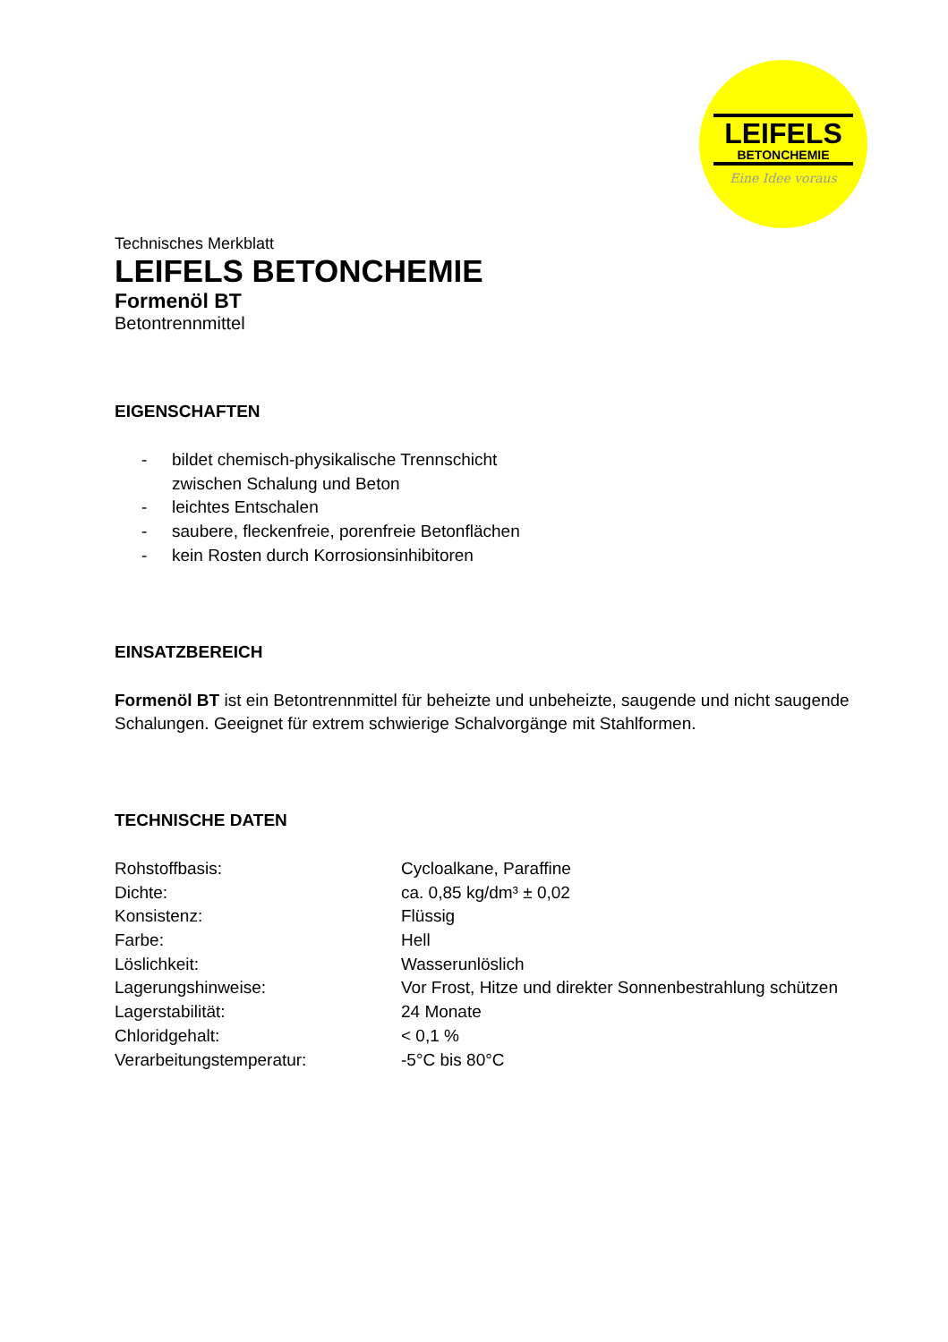LEIFELS
BETONCHEMIE
Eine Idee voraus
Technisches Merkblatt
LEIFELS BETONCHEMIE
Formenöl BT
Betontrennmittel
EIGENSCHAFTEN
| - | bildet chemisch-physikalische Trennschicht zwischen Schalung und Beton |
| - | leichtes Entschalen |
| - | saubere, fleckenfreie, porenfreie Betonflächen |
| - | kein Rosten durch Korrosionsinhibitoren |
EINSATZBEREICH
Formenöl BT ist ein Betontrennmittel für beheizte und unbeheizte, saugende und nicht saugende Schalungen. Geeignet für extrem schwierige Schalvorgänge mit Stahlformen.
TECHNISCHE DATEN
| Rohstoffbasis: | Cycloalkane, Paraffine |
| Dichte: | ca. 0,85 kg/dm³ ± 0,02 |
| Konsistenz: | Flüssig |
| Farbe: | Hell |
| Löslichkeit: | Wasserunlöslich |
| Lagerungshinweise: | Vor Frost, Hitze und direkter Sonnenbestrahlung schützen |
| Lagerstabilität: | 24 Monate |
| Chloridgehalt: | < 0,1 % |
| Verarbeitungstemperatur: | -5°C bis 80°C |